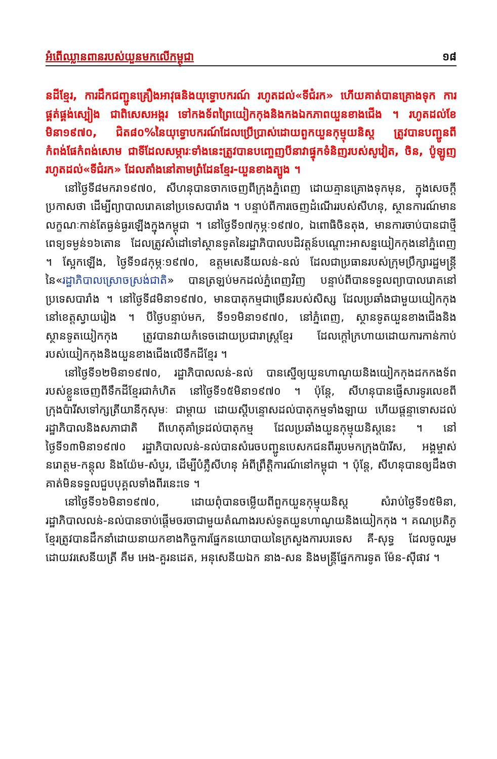អំពើឈ្លានពានរបស់យួនមកលើកម្ពុជា ១៨
នដីខ្មែរ, ការដឹកជញ្ជូនគ្រឿងអាវុធនិងយុទ្ធោបករណ៍ រហូតដល់«ទីជំរក» ហើយគាត់បានគ្រោងទុក ការផ្គត់ផ្គង់ស្បៀង ជាពិសេសអង្ករ ទៅកងទ័ពព្រៃយៀកកុងនិងកងឯកភាពយួនខាងជើង ។ រហូតដល់ខែមិនា១៩៧០, ជិត៨០%នៃយុទ្ធោបករណ៍ដែលប្រើប្រាស់ដោយពួកយួនកុម្មុយនិស្ត ត្រូវបានបញ្ជូនពីកំពង់ផែកំពង់សោម ជាទីដែលសម្ភារៈទាំងនេះត្រូវបានបញ្ចេញបីនាវាផ្ទុកទំនិញរបស់សូវៀត, ចិន, ប៉ូឡូញ រហូតដល់«ទីជំរក» ដែលតាំងនៅតាមព្រំដែនខ្មែរ-យួនខាងត្បូង ។
នៅថ្ងៃទី៨មករា១៩៧០, សីហនុបានចាកចេញពីក្រុងភ្នំពេញ ដោយគ្មានគ្រោងទុកមុន, ក្នុងសេចក្តីប្រកាសថា ដើម្បីព្យាបាលរោគនៅប្រទេសបារាំង ។ បន្ទាប់ពីការចេញដំណើររបស់សីហនុ, ស្ថានការណ៍មានលក្ខណៈកាន់តែធ្ងន់ធ្ងរឡើងក្នុងកម្ពុជា ។ នៅថ្ងៃទី១៧កុម្ភៈ១៩៧០, ឯពោធិចិនតុង, មានការចាប់បានជាថ្មីពេទ្យទម្ងន់១៦តោន ដែលត្រូវសំដៅទៅស្ថានទូតនៃរដ្ឋាភិបាលបដិវត្តន៍បណ្តោះអាសន្នយៀកកុងនៅភ្នំពេញ ។ ស្អែកឡើង, ថ្ងៃទី១៨កុម្ភៈ១៩៧០, ឧត្តមសេនីយលន់-នល់ ដែលជាប្រធានរបស់ក្រុមប្រឹក្សារដ្ឋមន្ត្រីនៃ«រដ្ឋាភិបាលស្រោចស្រង់ជាតិ» បានត្រឡប់មកដល់ភ្នំពេញវិញ បន្ទាប់ពីបានទទួលព្យាបាលរោគនៅប្រទេសបារាំង ។ នៅថ្ងៃទី៨មិនា១៩៧០, មានបាតុកម្មជាច្រើនរបស់សិស្ស ដែលប្រឆាំងជាមួយយៀកកុងនៅខេត្តស្វាយរៀង ។ បីថ្ងៃបន្ទាប់មក, ទី១១មិនា១៩៧០, នៅភ្នំពេញ, ស្ថានទូតយួនខាងជើងនិងស្ថានទូតយៀកកុង ត្រូវបានវាយកំទេចដោយប្រជារាស្ត្រខ្មែរ ដែលក្តៅក្រហាយដោយការកាន់កាប់របស់យៀកកុងនិងយួនខាងជើងលើទឹកដីខ្មែរ ។
នៅថ្ងៃទី១២មិនា១៩៧០, រដ្ឋាភិបាលលន់-នល់ បានស្នើឲ្យយួនហាណូយនិងយៀកកុងដកកងទ័ពរបស់ខ្លួនចេញពីទឹកដីខ្មែរជាកំហិត នៅថ្ងៃទី១៥មិនា១៩៧០ ។ ប៉ុន្តែ, សីហនុបានផ្ញើសារទូរលេខពីក្រុងប៉ារីសទៅក្សត្រីយានីកុសុមៈ ជាម្តាយ ដោយស្តីបន្ទោសដល់បាតុកម្មទាំងឡាយ ហើយផ្តន្ទាទោសដល់រដ្ឋាភិបាលនិងសភាជាតិ ពីហេតុគាំទ្រដល់បាតុកម្ម ដែលប្រឆាំងយួនកុម្មុយនិស្តនេះ ។ នៅថ្ងៃទី១៣មិនា១៩៧០ រដ្ឋាភិបាលលន់-នល់បានសំរេចបញ្ជូនបេសកជនពីររូបមកក្រុងប៉ារីស, អង្គម្ចាស់នរោត្តម-កន្តុល និងយ៉ែម-សំបូរ, ដើម្បីបំភ្លឺសីហនុ អំពីព្រឹត្តិការណ៍នៅកម្ពុជា ។ ប៉ុន្តែ, សីហនុបានឲ្យដឹងថា គាត់មិនទទួលជួបបុគ្គលទាំងពីរនេះទេ ។
នៅថ្ងៃទី១៦មិនា១៩៧០, ដោយពុំបានចម្លើយពីពួកយួនកុម្មុយនិស្ត សំរាប់ថ្ងៃទី១៥មិនា, រដ្ឋាភិបាលលន់-នល់បានចាប់ផ្តើមចរចាជាមួយតំណាងរបស់ទូតយួនហាណូយនិងយៀកកុង ។ គណប្រតិភូខ្មែរត្រូវបានដឹកនាំដោយនាយកខាងកិច្ចការផ្នែកនយោបាយនៃក្រសួងការបរទេស គី-សុទ្ធ ដែលចូលរួមដោយវរសេនីយត្រី គឹម អេង-គួរនដេត, អនុសេនីយឯក នាង-សន និងមន្ត្រីផ្នែកការទូត ម៉ែន-ស៊ីផាវ ។